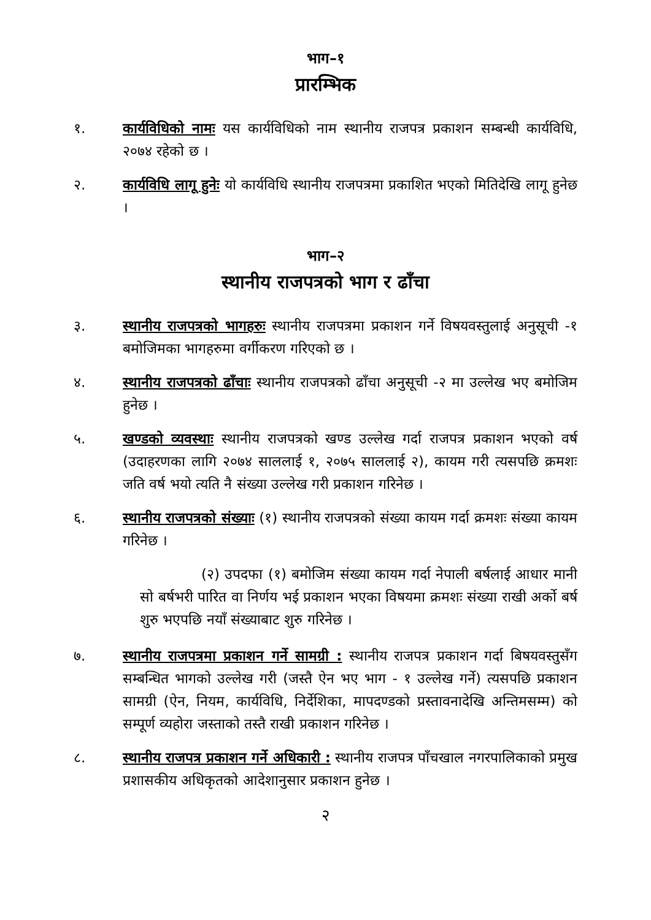भाग–१
प्रारम्भिक
१. कार्यविधिको नामः यस कार्यविधिको नाम स्थानीय राजपत्र प्रकाशन सम्बन्धी कार्यविधि, २०७४ रहेको छ ।
२. कार्यविधि लागू हुनेः यो कार्यविधि स्थानीय राजपत्रमा प्रकाशित भएको मितिदेखि लागू हुनेछ ।
भाग–२
स्थानीय राजपत्रको भाग र ढाँचा
३. स्थानीय राजपत्रको भागहरुः स्थानीय राजपत्रमा प्रकाशन गर्ने विषयवस्तुलाई अनुसूची -१ बमोजिमका भागहरुमा वर्गीकरण गरिएको छ ।
४. स्थानीय राजपत्रको ढाँचाः स्थानीय राजपत्रको ढाँचा अनुसूची -२ मा उल्लेख भए बमोजिम हुनेछ ।
५. खण्डको व्यवस्थाः स्थानीय राजपत्रको खण्ड उल्लेख गर्दा राजपत्र प्रकाशन भएको वर्ष (उदाहरणका लागि २०७४ साललाई १, २०७५ साललाई २), कायम गरी त्यसपछि क्रमशः जति वर्ष भयो त्यति नै संख्या उल्लेख गरी प्रकाशन गरिनेछ ।
६. स्थानीय राजपत्रको संख्याः (१) स्थानीय राजपत्रको संख्या कायम गर्दा क्रमशः संख्या कायम गरिनेछ ।
(२) उपदफा (१) बमोजिम संख्या कायम गर्दा नेपाली बर्षलाई आधार मानी सो बर्षभरी पारित वा निर्णय भई प्रकाशन भएका विषयमा क्रमशः संख्या राखी अर्को बर्ष शुरु भएपछि नयाँ संख्याबाट शुरु गरिनेछ ।
७. स्थानीय राजपत्रमा प्रकाशन गर्ने सामग्री : स्थानीय राजपत्र प्रकाशन गर्दा बिषयवस्तुसँग सम्बन्धित भागको उल्लेख गरी (जस्तै ऐन भए भाग - १ उल्लेख गर्ने) त्यसपछि प्रकाशन सामग्री (ऐन, नियम, कार्यविधि, निर्देशिका, मापदण्डको प्रस्तावनादेखि अन्तिमसम्म) को सम्पूर्ण व्यहोरा जस्ताको तस्तै राखी प्रकाशन गरिनेछ ।
८. स्थानीय राजपत्र प्रकाशन गर्ने अधिकारी : स्थानीय राजपत्र पाँचखाल नगरपालिकाको प्रमुख प्रशासकीय अधिकृतको आदेशानुसार प्रकाशन हुनेछ ।
२